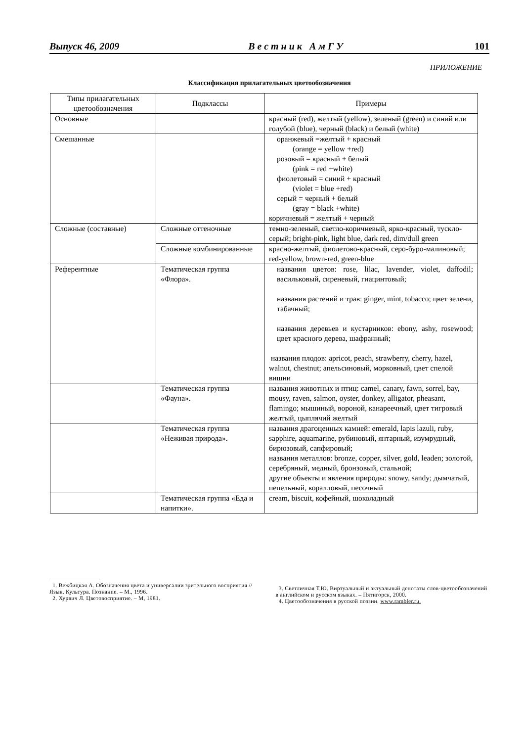Выпуск 46, 2009 Вестник АмГУ 101
ПРИЛОЖЕНИЕ
Классификация прилагательных цветообозначения
| Типы прилагательных цветообозначения | Подклассы | Примеры |
| --- | --- | --- |
| Основные | | красный (red), желтый (yellow), зеленый (green) и синий или голубой (blue), черный (black) и белый (white) |
| Смешанные | | оранжевый =желтый + красный (orange = yellow +red) розовый = красный + белый (pink = red +white) фиолетовый = синий + красный (violet = blue +red) серый = черный + белый (gray = black +white) коричневый = желтый + черный |
| Сложные (составные) | Сложные оттеночные | темно-зеленый, светло-коричневый, ярко-красный, тускло-серый; bright-pink, light blue, dark red, dim/dull green |
| | Сложные комбинированные | красно-желтый, фиолетово-красный, серо-буро-малиновый; red-yellow, brown-red, green-blue |
| Референтные | Тематическая группа «Флора». | названия цветов: rose, lilac, lavender, violet, daffodil; васильковый, сиреневый, гиацинтовый; названия растений и трав: ginger, mint, tobacco; цвет зелени, табачный; названия деревьев и кустарников: ebony, ashy, rosewood; цвет красного дерева, шафранный; названия плодов: apricot, peach, strawberry, cherry, hazel, walnut, chestnut; апельсиновый, морковный, цвет спелой вишни |
| | Тематическая группа «Фауна». | названия животных и птиц: camel, canary, fawn, sorrel, bay, mousy, raven, salmon, oyster, donkey, alligator, pheasant, flamingo; мышиный, вороной, канареечный, цвет тигровый желтый, цыплячий желтый |
| | Тематическая группа «Неживая природа». | названия драгоценных камней: emerald, lapis lazuli, ruby, sapphire, aquamarine, рубиновый, янтарный, изумрудный, бирюзовый, сапфировый; названия металлов: bronze, copper, silver, gold, leaden; золотой, серебряный, медный, бронзовый, стальной; другие объекты и явления природы: snowy, sandy; дымчатый, пепельный, коралловый, песочный |
| | Тематическая группа «Еда и напитки». | cream, biscuit, кофейный, шоколадный |
1. Вежбицкая А. Обозначения цвета и универсалии зрительного восприятия // Язык. Культура. Познание. – М., 1996.
2. Хурвич Л. Цветовосприятие. – М, 1981.
3. Светличная Т.Ю. Виртуальный и актуальный денотаты слов-цветообозначений в английском и русском языках. – Пятигорск, 2000.
4. Цветообозначения в русской поэзии. www.rambler.ru.